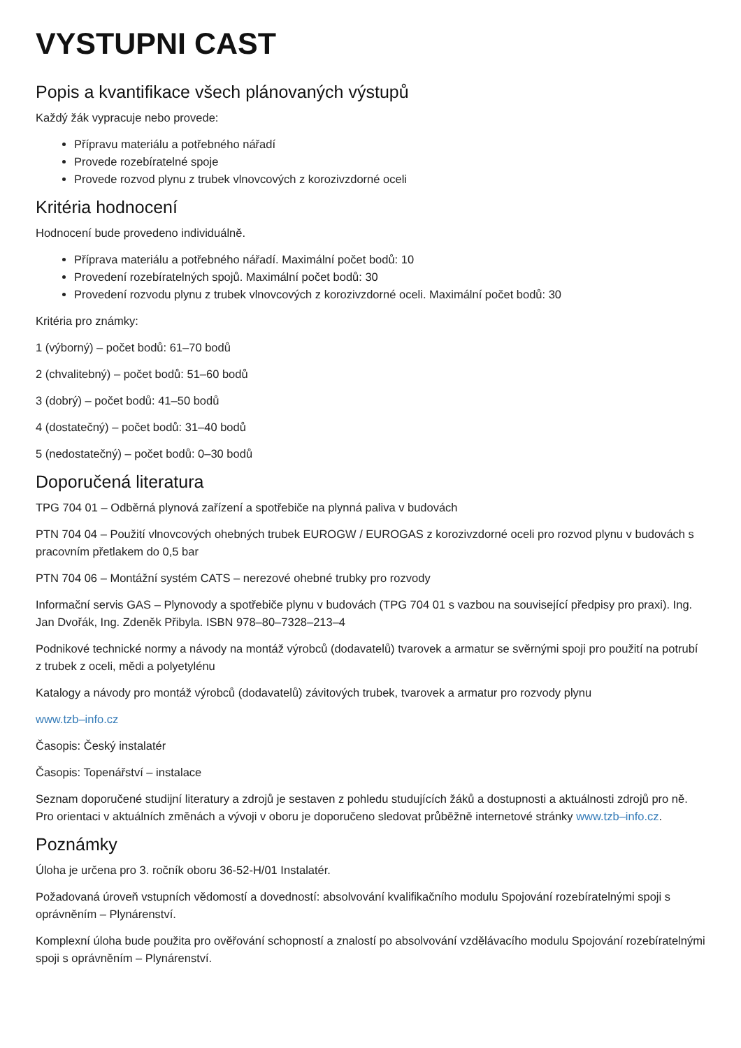VYSTUPNI CAST
Popis a kvantifikace všech plánovaných výstupů
Každý žák vypracuje nebo provede:
Přípravu materiálu a potřebného nářadí
Provede rozebíratelné spoje
Provede rozvod plynu z trubek vlnovcových z korozivzdorné oceli
Kritéria hodnocení
Hodnocení bude provedeno individuálně.
Příprava materiálu a potřebného nářadí. Maximální počet bodů: 10
Provedení rozebíratelných spojů. Maximální počet bodů: 30
Provedení rozvodu plynu z trubek vlnovcových z korozivzdorné oceli. Maximální počet bodů: 30
Kritéria pro známky:
1 (výborný) – počet bodů: 61–70 bodů
2 (chvalitebný) – počet bodů: 51–60 bodů
3 (dobrý) – počet bodů: 41–50 bodů
4 (dostatečný) – počet bodů: 31–40 bodů
5 (nedostatečný) – počet bodů: 0–30 bodů
Doporučená literatura
TPG 704 01 – Odběrná plynová zařízení a spotřebiče na plynná paliva v budovách
PTN 704 04 – Použití vlnovcových ohebných trubek EUROGW / EUROGAS z korozivzdorné oceli pro rozvod plynu v budovách s pracovním přetlakem do 0,5 bar
PTN 704 06 – Montážní systém CATS – nerezové ohebné trubky pro rozvody
Informační servis GAS – Plynovody a spotřebiče plynu v budovách (TPG 704 01 s vazbou na související předpisy pro praxi). Ing. Jan Dvořák, Ing. Zdeněk Přibyla. ISBN 978–80–7328–213–4
Podnikové technické normy a návody na montáž výrobců (dodavatelů) tvarovek a armatur se svěrnými spoji pro použití na potrubí z trubek z oceli, mědi a polyetylénu
Katalogy a návody pro montáž výrobců (dodavatelů) závitových trubek, tvarovek a armatur pro rozvody plynu
www.tzb–info.cz
Časopis: Český instalatér
Časopis: Topenářství – instalace
Seznam doporučené studijní literatury a zdrojů je sestaven z pohledu studujících žáků a dostupnosti a aktuálnosti zdrojů pro ně. Pro orientaci v aktuálních změnách a vývoji v oboru je doporučeno sledovat průběžně internetové stránky www.tzb–info.cz.
Poznámky
Úloha je určena pro 3. ročník oboru 36-52-H/01 Instalatér.
Požadovaná úroveň vstupních vědomostí a dovedností: absolvování kvalifikačního modulu Spojování rozebíratelnými spoji s oprávněním – Plynárenství.
Komplexní úloha bude použita pro ověřování schopností a znalostí po absolvování vzdělávacího modulu Spojování rozebíratelnými spoji s oprávněním – Plynárenství.